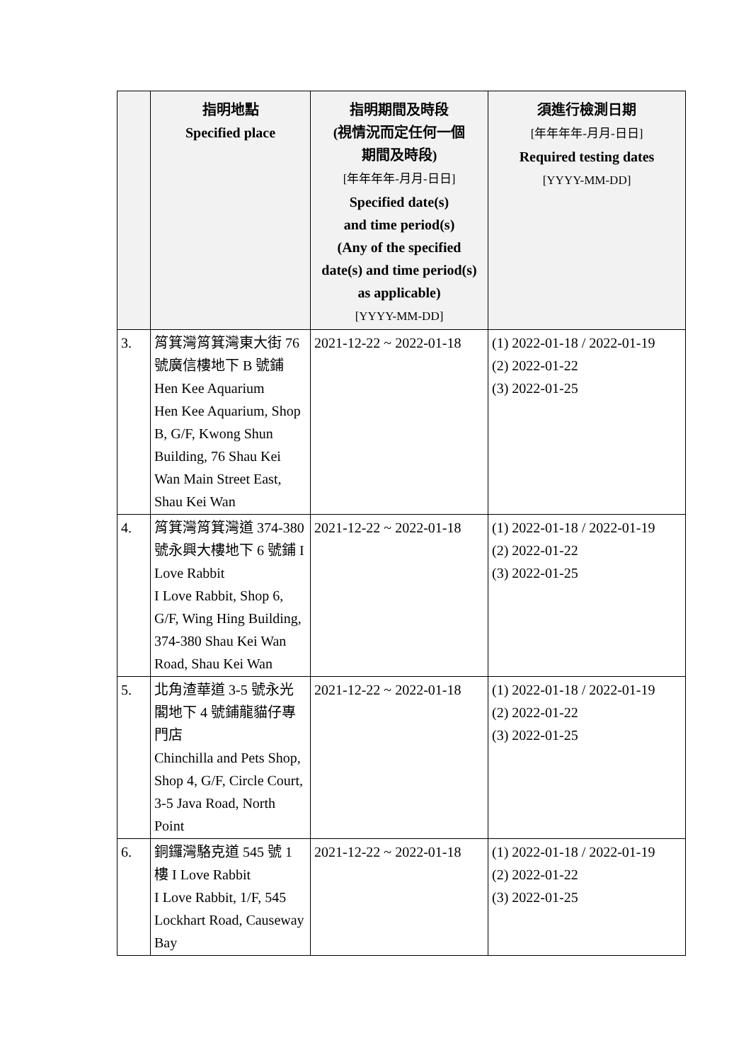| | 指明地點 Specified place | 指明期間及時段 (視情況而定任何一個 期間及時段) [年年年年-月月-日日] Specified date(s) and time period(s) (Any of the specified date(s) and time period(s) as applicable) [YYYY-MM-DD] | 須進行檢測日期 [年年年年-月月-日日] Required testing dates [YYYY-MM-DD] |
| --- | --- | --- | --- |
| 3. | 筲箕灣筲箕灣東大街 76 號廣信樓地下 B 號鋪 Hen Kee Aquarium Hen Kee Aquarium, Shop B, G/F, Kwong Shun Building, 76 Shau Kei Wan Main Street East, Shau Kei Wan | 2021-12-22 ~ 2022-01-18 | (1) 2022-01-18 / 2022-01-19 (2) 2022-01-22 (3) 2022-01-25 |
| 4. | 筲箕灣筲箕灣道 374-380 號永興大樓地下 6 號鋪 I Love Rabbit I Love Rabbit, Shop 6, G/F, Wing Hing Building, 374-380 Shau Kei Wan Road, Shau Kei Wan | 2021-12-22 ~ 2022-01-18 | (1) 2022-01-18 / 2022-01-19 (2) 2022-01-22 (3) 2022-01-25 |
| 5. | 北角渣華道 3-5 號永光閣地下 4 號鋪龍貓仔專門店 Chinchilla and Pets Shop, Shop 4, G/F, Circle Court, 3-5 Java Road, North Point | 2021-12-22 ~ 2022-01-18 | (1) 2022-01-18 / 2022-01-19 (2) 2022-01-22 (3) 2022-01-25 |
| 6. | 銅鑼灣駱克道 545 號 1 樓 I Love Rabbit I Love Rabbit, 1/F, 545 Lockhart Road, Causeway Bay | 2021-12-22 ~ 2022-01-18 | (1) 2022-01-18 / 2022-01-19 (2) 2022-01-22 (3) 2022-01-25 |